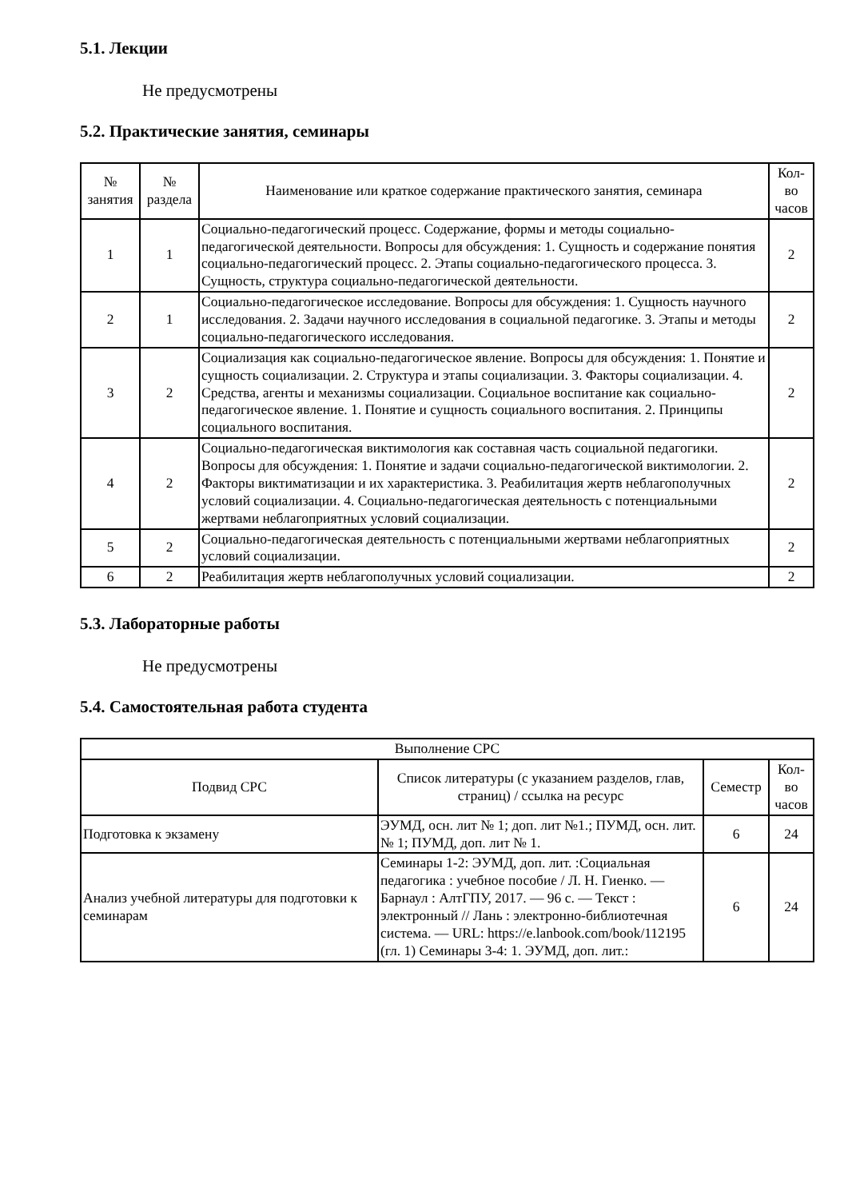5.1. Лекции
Не предусмотрены
5.2. Практические занятия, семинары
| № занятия | № раздела | Наименование или краткое содержание практического занятия, семинара | Кол- во часов |
| --- | --- | --- | --- |
| 1 | 1 | Социально-педагогический процесс. Содержание, формы и методы социально-педагогической деятельности. Вопросы для обсуждения: 1. Сущность и содержание понятия социально-педагогический процесс. 2. Этапы социально-педагогического процесса. 3. Сущность, структура социально-педагогической деятельности. | 2 |
| 2 | 1 | Социально-педагогическое исследование. Вопросы для обсуждения: 1. Сущность научного исследования. 2. Задачи научного исследования в социальной педагогике. 3. Этапы и методы социально-педагогического исследования. | 2 |
| 3 | 2 | Социализация как социально-педагогическое явление. Вопросы для обсуждения: 1. Понятие и сущность социализации. 2. Структура и этапы социализации. 3. Факторы социализации. 4. Средства, агенты и механизмы социализации. Социальное воспитание как социально-педагогическое явление. 1. Понятие и сущность социального воспитания. 2. Принципы социального воспитания. | 2 |
| 4 | 2 | Социально-педагогическая виктимология как составная часть социальной педагогики. Вопросы для обсуждения: 1. Понятие и задачи социально-педагогической виктимологии. 2. Факторы виктиматизации и их характеристика. 3. Реабилитация жертв неблагополучных условий социализации. 4. Социально-педагогическая деятельность с потенциальными жертвами неблагоприятных условий социализации. | 2 |
| 5 | 2 | Социально-педагогическая деятельность с потенциальными жертвами неблагоприятных условий социализации. | 2 |
| 6 | 2 | Реабилитация жертв неблагополучных условий социализации. | 2 |
5.3. Лабораторные работы
Не предусмотрены
5.4. Самостоятельная работа студента
| Выполнение СРС | | | |
| --- | --- | --- | --- |
| Подвид СРС | Список литературы (с указанием разделов, глав, страниц) / ссылка на ресурс | Семестр | Кол- во часов |
| Подготовка к экзамену | ЭУМД, осн. лит № 1; доп. лит №1.; ПУМД, осн. лит. № 1; ПУМД, доп. лит № 1. | 6 | 24 |
| Анализ учебной литературы для подготовки к семинарам | Семинары 1-2: ЭУМД, доп. лит. :Социальная педагогика : учебное пособие / Л. Н. Гиенко. — Барнаул : АлтГПУ, 2017. — 96 с. — Текст : электронный // Лань : электронно-библиотечная система. — URL: https://e.lanbook.com/book/112195 (гл. 1) Семинары 3-4: 1. ЭУМД, доп. лит.: | 6 | 24 |